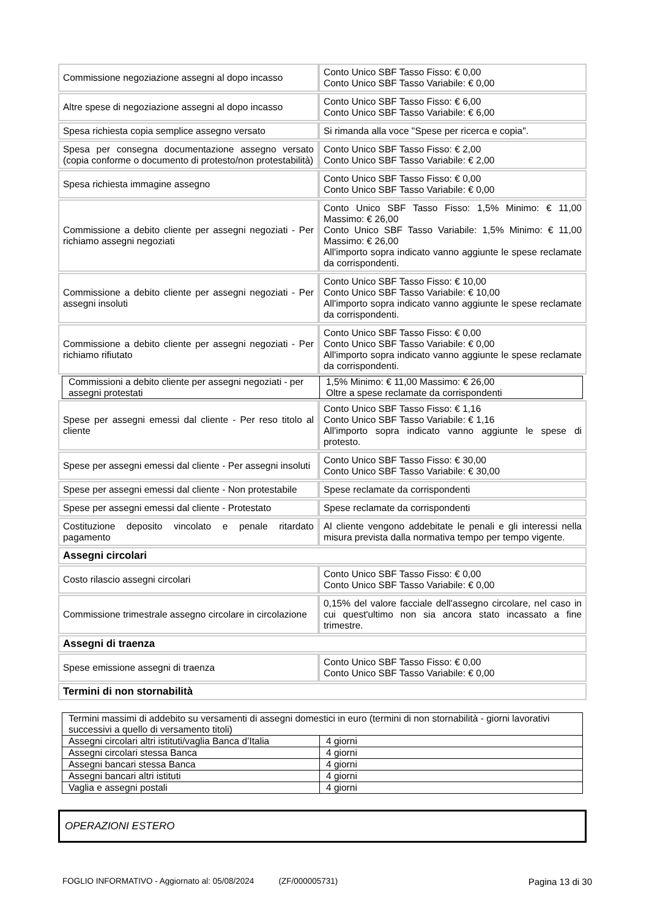| Commissione negoziazione assegni al dopo incasso | Conto Unico SBF Tasso Fisso: € 0,00 Conto Unico SBF Tasso Variabile: € 0,00 |
| Altre spese di negoziazione assegni al dopo incasso | Conto Unico SBF Tasso Fisso: € 6,00 Conto Unico SBF Tasso Variabile: € 6,00 |
| Spesa richiesta copia semplice assegno versato | Si rimanda alla voce "Spese per ricerca e copia". |
| Spesa per consegna documentazione assegno versato (copia conforme o documento di protesto/non protestabilità) | Conto Unico SBF Tasso Fisso: € 2,00 Conto Unico SBF Tasso Variabile: € 2,00 |
| Spesa richiesta immagine assegno | Conto Unico SBF Tasso Fisso: € 0,00 Conto Unico SBF Tasso Variabile: € 0,00 |
| Commissione a debito cliente per assegni negoziati - Per richiamo assegni negoziati | Conto Unico SBF Tasso Fisso: 1,5% Minimo: € 11,00 Massimo: € 26,00 Conto Unico SBF Tasso Variabile: 1,5% Minimo: € 11,00 Massimo: € 26,00 All'importo sopra indicato vanno aggiunte le spese reclamate da corrispondenti. |
| Commissione a debito cliente per assegni negoziati - Per assegni insoluti | Conto Unico SBF Tasso Fisso: € 10,00 Conto Unico SBF Tasso Variabile: € 10,00 All'importo sopra indicato vanno aggiunte le spese reclamate da corrispondenti. |
| Commissione a debito cliente per assegni negoziati - Per richiamo rifiutato | Conto Unico SBF Tasso Fisso: € 0,00 Conto Unico SBF Tasso Variabile: € 0,00 All'importo sopra indicato vanno aggiunte le spese reclamate da corrispondenti. |
| Commissioni a debito cliente per assegni negoziati - per assegni protestati | 1,5% Minimo: € 11,00 Massimo: € 26,00 Oltre a spese reclamate da corrispondenti |
| Spese per assegni emessi dal cliente - Per reso titolo al cliente | Conto Unico SBF Tasso Fisso: € 1,16 Conto Unico SBF Tasso Variabile: € 1,16 All'importo sopra indicato vanno aggiunte le spese di protesto. |
| Spese per assegni emessi dal cliente - Per assegni insoluti | Conto Unico SBF Tasso Fisso: € 30,00 Conto Unico SBF Tasso Variabile: € 30,00 |
| Spese per assegni emessi dal cliente - Non protestabile | Spese reclamate da corrispondenti |
| Spese per assegni emessi dal cliente - Protestato | Spese reclamate da corrispondenti |
| Costituzione deposito vincolato e penale ritardato pagamento | Al cliente vengono addebitate le penali e gli interessi nella misura prevista dalla normativa tempo per tempo vigente. |
| Assegni circolari | |
| Costo rilascio assegni circolari | Conto Unico SBF Tasso Fisso: € 0,00 Conto Unico SBF Tasso Variabile: € 0,00 |
| Commissione trimestrale assegno circolare in circolazione | 0,15% del valore facciale dell'assegno circolare, nel caso in cui quest'ultimo non sia ancora stato incassato a fine trimestre. |
| Assegni di traenza | |
| Spese emissione assegni di traenza | Conto Unico SBF Tasso Fisso: € 0,00 Conto Unico SBF Tasso Variabile: € 0,00 |
| Termini di non stornabilità | |
| Termini massimi di addebito su versamenti di assegni domestici in euro (termini di non stornabilità - giorni lavorativi successivi a quello di versamento titoli) | |
| Assegni circolari altri istituti/vaglia Banca d’Italia | 4 giorni |
| Assegni circolari stessa Banca | 4 giorni |
| Assegni bancari stessa Banca | 4 giorni |
| Assegni bancari altri istituti | 4 giorni |
| Vaglia e assegni postali | 4 giorni |
OPERAZIONI ESTERO
FOGLIO INFORMATIVO - Aggiornato al: 05/08/2024 (ZF/000005731) Pagina 13 di 30